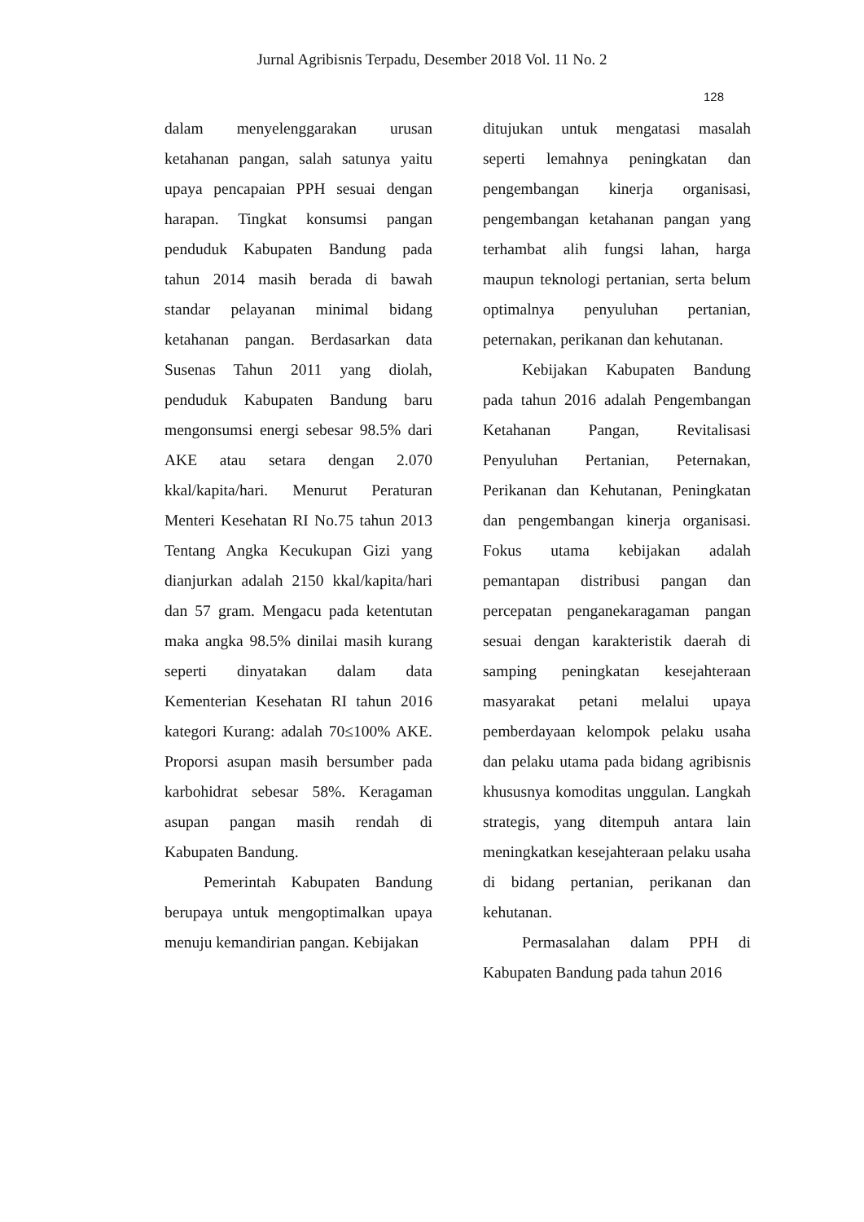Jurnal Agribisnis Terpadu, Desember 2018 Vol. 11 No. 2
128
dalam menyelenggarakan urusan ketahanan pangan, salah satunya yaitu upaya pencapaian PPH sesuai dengan harapan. Tingkat konsumsi pangan penduduk Kabupaten Bandung pada tahun 2014 masih berada di bawah standar pelayanan minimal bidang ketahanan pangan. Berdasarkan data Susenas Tahun 2011 yang diolah, penduduk Kabupaten Bandung baru mengonsumsi energi sebesar 98.5% dari AKE atau setara dengan 2.070 kkal/kapita/hari. Menurut Peraturan Menteri Kesehatan RI No.75 tahun 2013 Tentang Angka Kecukupan Gizi yang dianjurkan adalah 2150 kkal/kapita/hari dan 57 gram. Mengacu pada ketentutan maka angka 98.5% dinilai masih kurang seperti dinyatakan dalam data Kementerian Kesehatan RI tahun 2016 kategori Kurang: adalah 70≤100% AKE. Proporsi asupan masih bersumber pada karbohidrat sebesar 58%. Keragaman asupan pangan masih rendah di Kabupaten Bandung.
Pemerintah Kabupaten Bandung berupaya untuk mengoptimalkan upaya menuju kemandirian pangan. Kebijakan
ditujukan untuk mengatasi masalah seperti lemahnya peningkatan dan pengembangan kinerja organisasi, pengembangan ketahanan pangan yang terhambat alih fungsi lahan, harga maupun teknologi pertanian, serta belum optimalnya penyuluhan pertanian, peternakan, perikanan dan kehutanan.
Kebijakan Kabupaten Bandung pada tahun 2016 adalah Pengembangan Ketahanan Pangan, Revitalisasi Penyuluhan Pertanian, Peternakan, Perikanan dan Kehutanan, Peningkatan dan pengembangan kinerja organisasi. Fokus utama kebijakan adalah pemantapan distribusi pangan dan percepatan penganekaragaman pangan sesuai dengan karakteristik daerah di samping peningkatan kesejahteraan masyarakat petani melalui upaya pemberdayaan kelompok pelaku usaha dan pelaku utama pada bidang agribisnis khususnya komoditas unggulan. Langkah strategis, yang ditempuh antara lain meningkatkan kesejahteraan pelaku usaha di bidang pertanian, perikanan dan kehutanan.
Permasalahan dalam PPH di Kabupaten Bandung pada tahun 2016